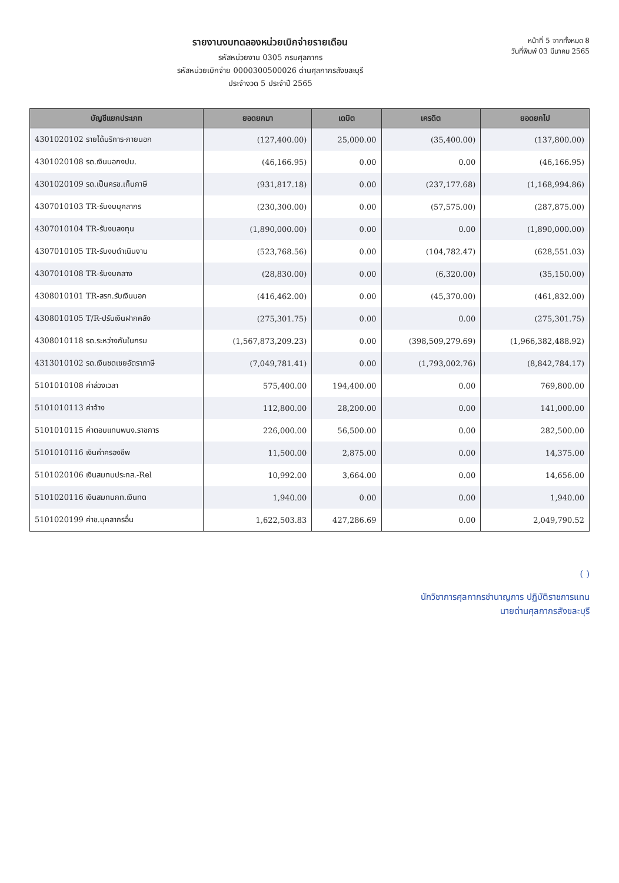รายงานงบทดลองหน่วยเบิกจ่ายรายเดือน
รหัสหน่วยงาน 0305 กรมศุลกากร
รหัสหน่วยเบิกจ่าย 0000300500026 ด่านศุลกากรสังขละบุรี
ประจำงวด 5 ประจำปี 2565
หน้าที่ 5 จากทั้งหมด 8
วันที่พิมพ์ 03 มีนาคม 2565
| บัญชีแยกประเภท | ยอดยกมา | เดบิต | เครดิต | ยอดยกไป |
| --- | --- | --- | --- | --- |
| 4301020102 รายได้บริการ-ภายนอก | (127,400.00) | 25,000.00 | (35,400.00) | (137,800.00) |
| 4301020108 รด.เงินนอกงปม. | (46,166.95) | 0.00 | 0.00 | (46,166.95) |
| 4301020109 รด.เป็นครช.เก็บภาษี | (931,817.18) | 0.00 | (237,177.68) | (1,168,994.86) |
| 4307010103 TR-รับงบบุคลากร | (230,300.00) | 0.00 | (57,575.00) | (287,875.00) |
| 4307010104 TR-รับงบลงทุน | (1,890,000.00) | 0.00 | 0.00 | (1,890,000.00) |
| 4307010105 TR-รับงบดำเนินงาน | (523,768.56) | 0.00 | (104,782.47) | (628,551.03) |
| 4307010108 TR-รับงบกลาง | (28,830.00) | 0.00 | (6,320.00) | (35,150.00) |
| 4308010101 TR-สรก.รับเงินนอก | (416,462.00) | 0.00 | (45,370.00) | (461,832.00) |
| 4308010105 T/R-ปรับเงินฝากคลัง | (275,301.75) | 0.00 | 0.00 | (275,301.75) |
| 4308010118 รด.ระหว่างกันในกรม | (1,567,873,209.23) | 0.00 | (398,509,279.69) | (1,966,382,488.92) |
| 4313010102 รด.เงินชดเชยอัตราภาษี | (7,049,781.41) | 0.00 | (1,793,002.76) | (8,842,784.17) |
| 5101010108 ค่าล่วงเวลา | 575,400.00 | 194,400.00 | 0.00 | 769,800.00 |
| 5101010113 ค่าจ้าง | 112,800.00 | 28,200.00 | 0.00 | 141,000.00 |
| 5101010115 ค่าตอบแทนพนง.ราชการ | 226,000.00 | 56,500.00 | 0.00 | 282,500.00 |
| 5101010116 เงินค่าครองชีพ | 11,500.00 | 2,875.00 | 0.00 | 14,375.00 |
| 5101020106 เงินสมทบประกส.-Rel | 10,992.00 | 3,664.00 | 0.00 | 14,656.00 |
| 5101020116 เงินสมทบกท.เงินทด | 1,940.00 | 0.00 | 0.00 | 1,940.00 |
| 5101020199 ค่าช.บุคลากรอื่น | 1,622,503.83 | 427,286.69 | 0.00 | 2,049,790.52 |
( )
นักวิชาการศุลกากรชำนาญการ ปฏิบัติราชการแทน
นายด่านศุลกากรสังขละบุรี